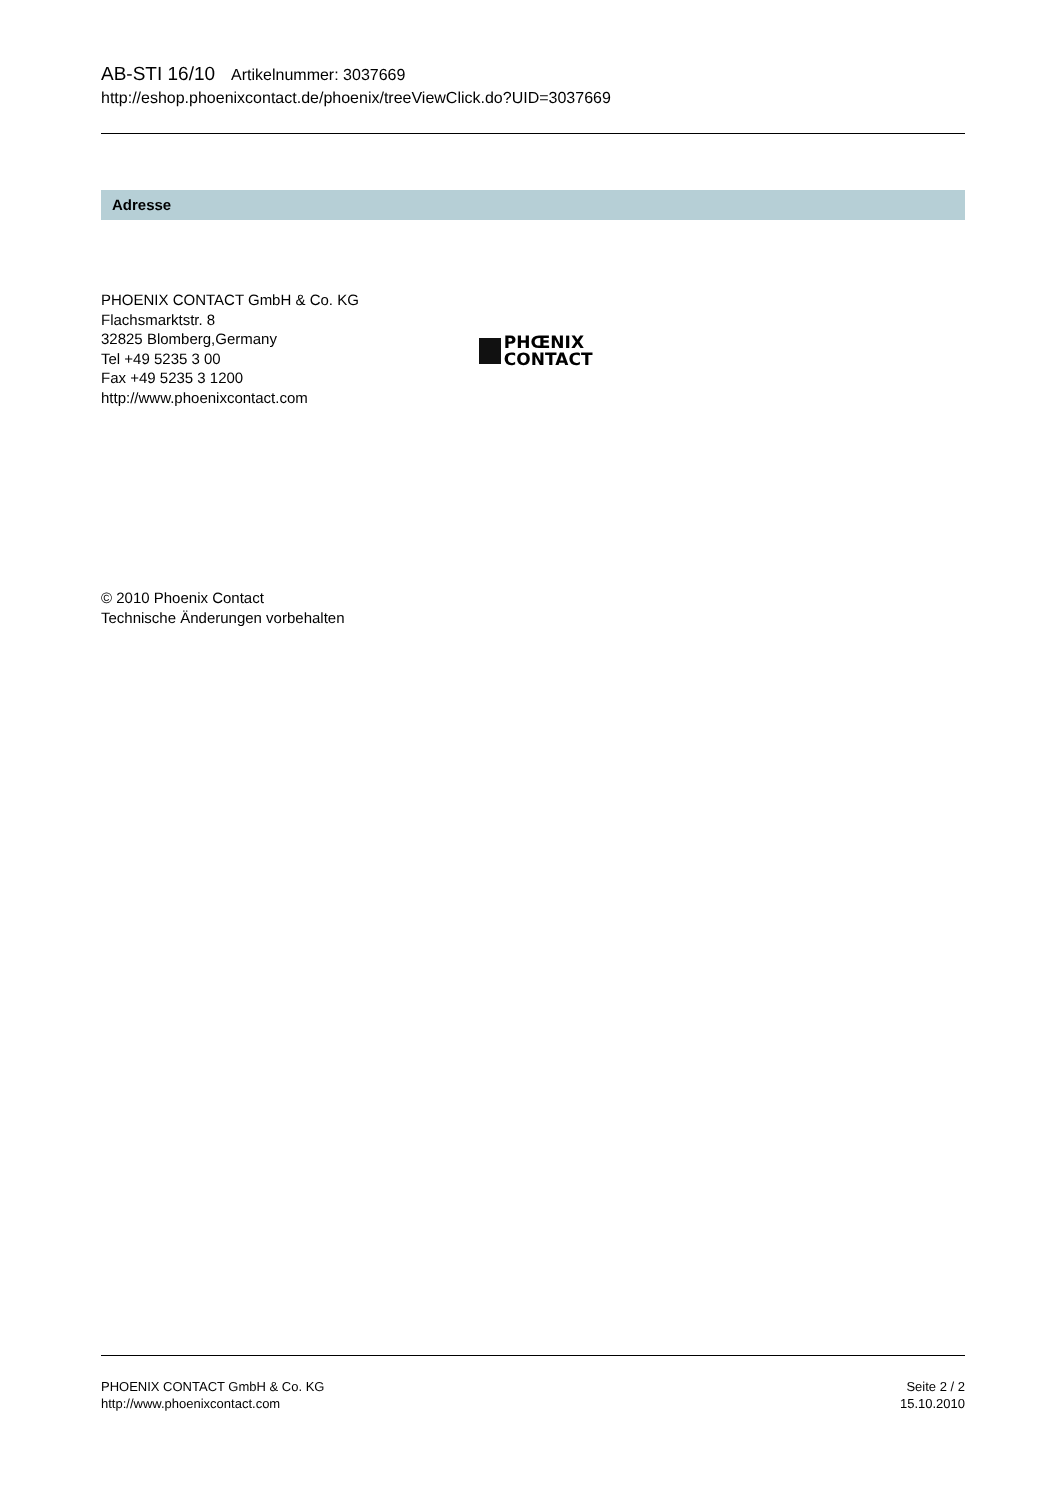AB-STI 16/10 Artikelnummer: 3037669
http://eshop.phoenixcontact.de/phoenix/treeViewClick.do?UID=3037669
Adresse
PHOENIX CONTACT GmbH & Co. KG
Flachsmarktstr. 8
32825 Blomberg,Germany
Tel +49 5235 3 00
Fax +49 5235 3 1200
http://www.phoenixcontact.com
PHŒNIX
CONTACT
© 2010 Phoenix Contact
Technische Änderungen vorbehalten
PHOENIX CONTACT GmbH & Co. KG
http://www.phoenixcontact.com
Seite 2 / 2
15.10.2010